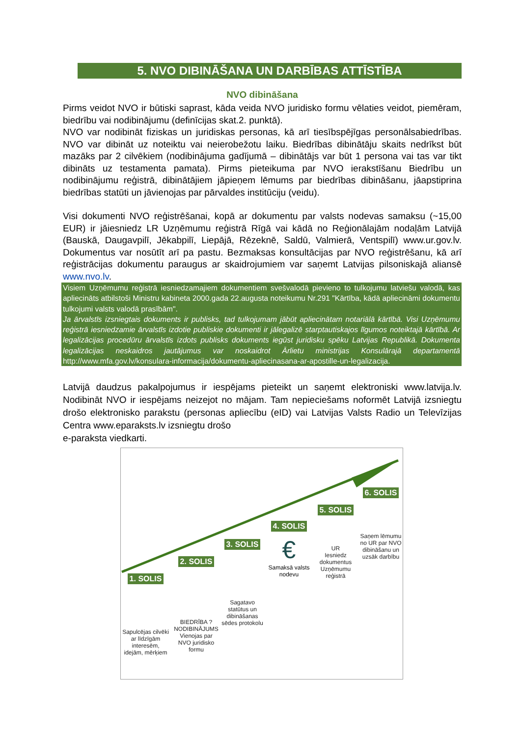5. NVO DIBINĀŠANA UN DARBĪBAS ATTĪSTĪBA
NVO dibināšana
Pirms veidot NVO ir būtiski saprast, kāda veida NVO juridisko formu vēlaties veidot, piemēram, biedrību vai nodibinājumu (definīcijas skat.2. punktā).
NVO var nodibināt fiziskas un juridiskas personas, kā arī tiesībspējīgas personālsabiedrības. NVO var dibināt uz noteiktu vai neierobežotu laiku. Biedrības dibinātāju skaits nedrīkst būt mazāks par 2 cilvēkiem (nodibinājuma gadījumā – dibinātājs var būt 1 persona vai tas var tikt dibināts uz testamenta pamata). Pirms pieteikuma par NVO ierakstīšanu Biedrību un nodibinājumu reģistrā, dibinātājiem jāpieņem lēmums par biedrības dibināšanu, jāapstiprina biedrības statūti un jāvienojas par pārvaldes institūciju (veidu).
Visi dokumenti NVO reģistrēšanai, kopā ar dokumentu par valsts nodevas samaksu (~15,00 EUR) ir jāiesniedz LR Uzņēmumu reģistrā Rīgā vai kādā no Reģionālajām nodaļām Latvijā (Bauskā, Daugavpilī, Jēkabpilī, Liepājā, Rēzeknē, Saldū, Valmierā, Ventspilī) www.ur.gov.lv. Dokumentus var nosūtīt arī pa pastu. Bezmaksas konsultācijas par NVO reģistrēšanu, kā arī reģistrācijas dokumentu paraugus ar skaidrojumiem var saņemt Latvijas pilsoniskajā aliansē www.nvo.lv.
Visiem Uzņēmumu reģistrā iesniedzamajiem dokumentiem svešvalodā pievieno to tulkojumu latviešu valodā, kas apliecināts atbilstoši Ministru kabineta 2000.gada 22.augusta noteikumu Nr.291 "Kārtība, kādā apliecināmi dokumentu tulkojumi valsts valodā prasībām".
Ja ārvalstīs izsniegtais dokuments ir publisks, tad tulkojumam jābūt apliecinātam notariālā kārtībā. Visi Uzņēmumu reģistrā iesniedzamie ārvalstīs izdotie publiskie dokumenti ir jālegalizē starptautiskajos līgumos noteiktajā kārtībā. Ar legalizācijas procedūru ārvalstīs izdots publisks dokuments iegūst juridisku spēku Latvijas Republikā. Dokumenta legalizācijas neskaidros jautājumus var noskaidrot Ārlietu ministrijas Konsulārajā departamentā http://www.mfa.gov.lv/konsulara-informacija/dokumentu-apliecinasana-ar-apostille-un-legalizacija.
Latvijā daudzus pakalpojumus ir iespējams pieteikt un saņemt elektroniski www.latvija.lv. Nodibināt NVO ir iespējams neizejot no mājam. Tam nepieciešams noformēt Latvijā izsniegtu drošo elektronisko parakstu (personas apliecību (eID) vai Latvijas Valsts Radio un Televīzijas Centra www.eparaksts.lv izsniegtu drošo
e-paraksta viedkarti.
1. SOLIS
Sapulcējas cilvēki ar līdzīgām interesēm, idejām, mērķiem
2. SOLIS
BIEDRĪBA ? NODIBINĀJUMS
Vienojas par NVO juridisko formu
3. SOLIS
Sagatavo statūtus un dibināšanas sēdes protokolu
4. SOLIS
€
Samaksā valsts nodevu
5. SOLIS
UR
Iesniedz dokumentus Uzņēmumu reģistrā
6. SOLIS
Saņem lēmumu no UR par NVO dibināšanu un uzsāk darbību